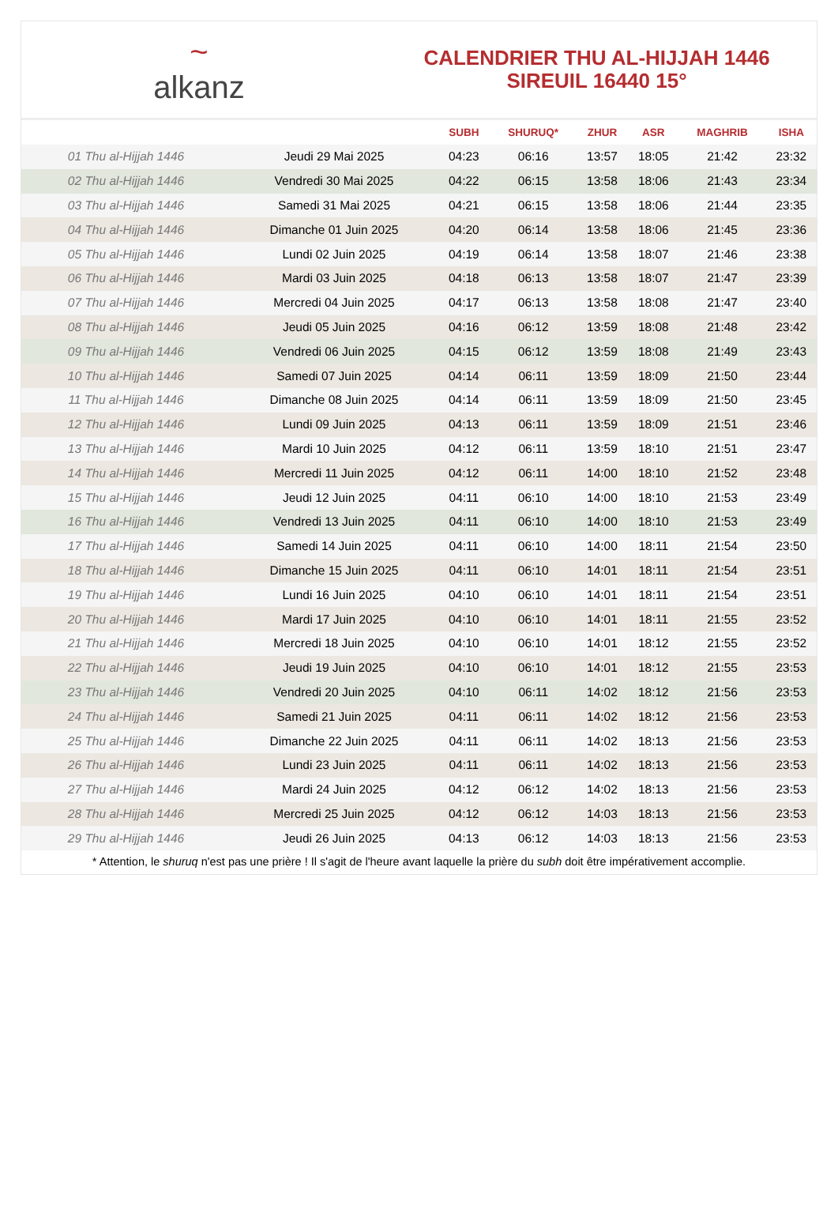~
alkanz
CALENDRIER THU AL-HIJJAH 1446
SIREUIL 16440 15°
| | | SUBH | SHURUQ* | ZHUR | ASR | MAGHRIB | ISHA |
| --- | --- | --- | --- | --- | --- | --- | --- |
| 01 Thu al-Hijjah 1446 | Jeudi 29 Mai 2025 | 04:23 | 06:16 | 13:57 | 18:05 | 21:42 | 23:32 |
| 02 Thu al-Hijjah 1446 | Vendredi 30 Mai 2025 | 04:22 | 06:15 | 13:58 | 18:06 | 21:43 | 23:34 |
| 03 Thu al-Hijjah 1446 | Samedi 31 Mai 2025 | 04:21 | 06:15 | 13:58 | 18:06 | 21:44 | 23:35 |
| 04 Thu al-Hijjah 1446 | Dimanche 01 Juin 2025 | 04:20 | 06:14 | 13:58 | 18:06 | 21:45 | 23:36 |
| 05 Thu al-Hijjah 1446 | Lundi 02 Juin 2025 | 04:19 | 06:14 | 13:58 | 18:07 | 21:46 | 23:38 |
| 06 Thu al-Hijjah 1446 | Mardi 03 Juin 2025 | 04:18 | 06:13 | 13:58 | 18:07 | 21:47 | 23:39 |
| 07 Thu al-Hijjah 1446 | Mercredi 04 Juin 2025 | 04:17 | 06:13 | 13:58 | 18:08 | 21:47 | 23:40 |
| 08 Thu al-Hijjah 1446 | Jeudi 05 Juin 2025 | 04:16 | 06:12 | 13:59 | 18:08 | 21:48 | 23:42 |
| 09 Thu al-Hijjah 1446 | Vendredi 06 Juin 2025 | 04:15 | 06:12 | 13:59 | 18:08 | 21:49 | 23:43 |
| 10 Thu al-Hijjah 1446 | Samedi 07 Juin 2025 | 04:14 | 06:11 | 13:59 | 18:09 | 21:50 | 23:44 |
| 11 Thu al-Hijjah 1446 | Dimanche 08 Juin 2025 | 04:14 | 06:11 | 13:59 | 18:09 | 21:50 | 23:45 |
| 12 Thu al-Hijjah 1446 | Lundi 09 Juin 2025 | 04:13 | 06:11 | 13:59 | 18:09 | 21:51 | 23:46 |
| 13 Thu al-Hijjah 1446 | Mardi 10 Juin 2025 | 04:12 | 06:11 | 13:59 | 18:10 | 21:51 | 23:47 |
| 14 Thu al-Hijjah 1446 | Mercredi 11 Juin 2025 | 04:12 | 06:11 | 14:00 | 18:10 | 21:52 | 23:48 |
| 15 Thu al-Hijjah 1446 | Jeudi 12 Juin 2025 | 04:11 | 06:10 | 14:00 | 18:10 | 21:53 | 23:49 |
| 16 Thu al-Hijjah 1446 | Vendredi 13 Juin 2025 | 04:11 | 06:10 | 14:00 | 18:10 | 21:53 | 23:49 |
| 17 Thu al-Hijjah 1446 | Samedi 14 Juin 2025 | 04:11 | 06:10 | 14:00 | 18:11 | 21:54 | 23:50 |
| 18 Thu al-Hijjah 1446 | Dimanche 15 Juin 2025 | 04:11 | 06:10 | 14:01 | 18:11 | 21:54 | 23:51 |
| 19 Thu al-Hijjah 1446 | Lundi 16 Juin 2025 | 04:10 | 06:10 | 14:01 | 18:11 | 21:54 | 23:51 |
| 20 Thu al-Hijjah 1446 | Mardi 17 Juin 2025 | 04:10 | 06:10 | 14:01 | 18:11 | 21:55 | 23:52 |
| 21 Thu al-Hijjah 1446 | Mercredi 18 Juin 2025 | 04:10 | 06:10 | 14:01 | 18:12 | 21:55 | 23:52 |
| 22 Thu al-Hijjah 1446 | Jeudi 19 Juin 2025 | 04:10 | 06:10 | 14:01 | 18:12 | 21:55 | 23:53 |
| 23 Thu al-Hijjah 1446 | Vendredi 20 Juin 2025 | 04:10 | 06:11 | 14:02 | 18:12 | 21:56 | 23:53 |
| 24 Thu al-Hijjah 1446 | Samedi 21 Juin 2025 | 04:11 | 06:11 | 14:02 | 18:12 | 21:56 | 23:53 |
| 25 Thu al-Hijjah 1446 | Dimanche 22 Juin 2025 | 04:11 | 06:11 | 14:02 | 18:13 | 21:56 | 23:53 |
| 26 Thu al-Hijjah 1446 | Lundi 23 Juin 2025 | 04:11 | 06:11 | 14:02 | 18:13 | 21:56 | 23:53 |
| 27 Thu al-Hijjah 1446 | Mardi 24 Juin 2025 | 04:12 | 06:12 | 14:02 | 18:13 | 21:56 | 23:53 |
| 28 Thu al-Hijjah 1446 | Mercredi 25 Juin 2025 | 04:12 | 06:12 | 14:03 | 18:13 | 21:56 | 23:53 |
| 29 Thu al-Hijjah 1446 | Jeudi 26 Juin 2025 | 04:13 | 06:12 | 14:03 | 18:13 | 21:56 | 23:53 |
* Attention, le shuruq n'est pas une prière ! Il s'agit de l'heure avant laquelle la prière du subh doit être impérativement accomplie.